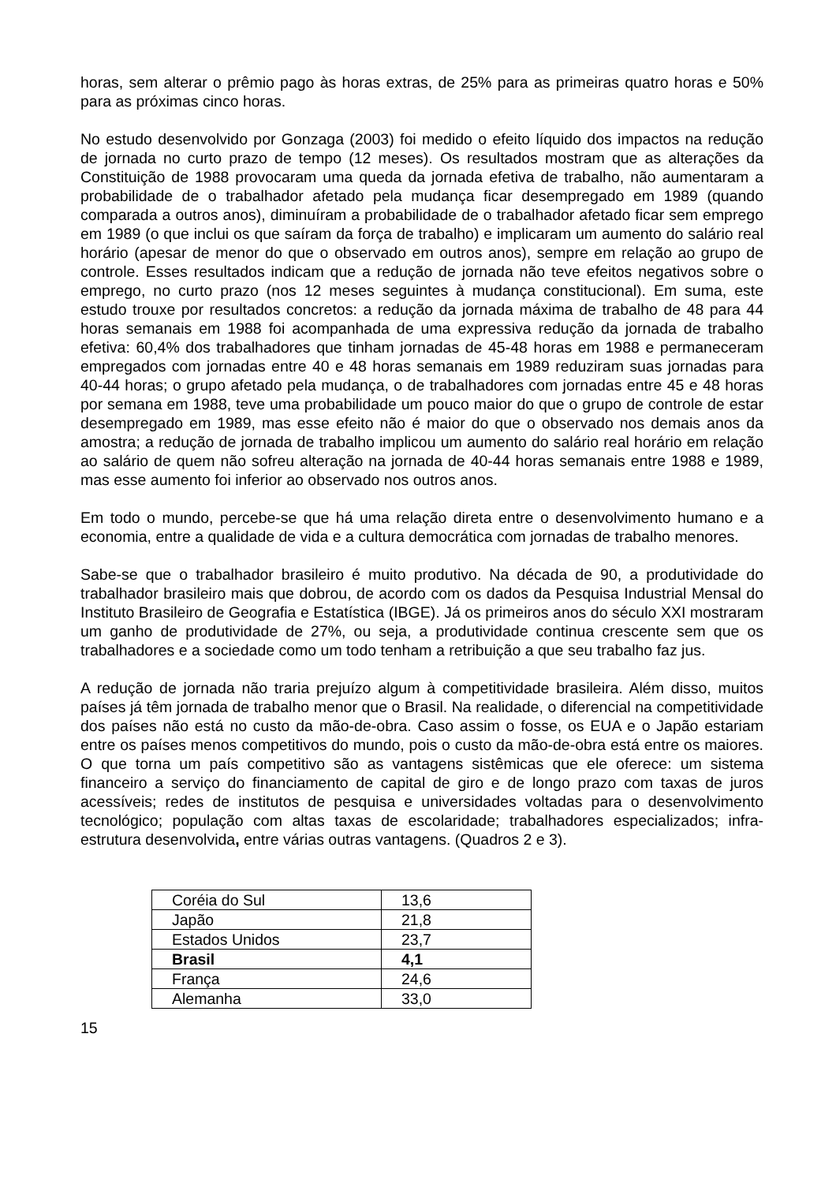horas, sem alterar o prêmio pago às horas extras, de 25% para as primeiras quatro horas e 50% para as próximas cinco horas.
No estudo desenvolvido por Gonzaga (2003) foi medido o efeito líquido dos impactos na redução de jornada no curto prazo de tempo (12 meses). Os resultados mostram que as alterações da Constituição de 1988 provocaram uma queda da jornada efetiva de trabalho, não aumentaram a probabilidade de o trabalhador afetado pela mudança ficar desempregado em 1989 (quando comparada a outros anos), diminuíram a probabilidade de o trabalhador afetado ficar sem emprego em 1989 (o que inclui os que saíram da força de trabalho) e implicaram um aumento do salário real horário (apesar de menor do que o observado em outros anos), sempre em relação ao grupo de controle. Esses resultados indicam que a redução de jornada não teve efeitos negativos sobre o emprego, no curto prazo (nos 12 meses seguintes à mudança constitucional). Em suma, este estudo trouxe por resultados concretos: a redução da jornada máxima de trabalho de 48 para 44 horas semanais em 1988 foi acompanhada de uma expressiva redução da jornada de trabalho efetiva: 60,4% dos trabalhadores que tinham jornadas de 45-48 horas em 1988 e permaneceram empregados com jornadas entre 40 e 48 horas semanais em 1989 reduziram suas jornadas para 40-44 horas; o grupo afetado pela mudança, o de trabalhadores com jornadas entre 45 e 48 horas por semana em 1988, teve uma probabilidade um pouco maior do que o grupo de controle de estar desempregado em 1989, mas esse efeito não é maior do que o observado nos demais anos da amostra; a redução de jornada de trabalho implicou um aumento do salário real horário em relação ao salário de quem não sofreu alteração na jornada de 40-44 horas semanais entre 1988 e 1989, mas esse aumento foi inferior ao observado nos outros anos.
Em todo o mundo, percebe-se que há uma relação direta entre o desenvolvimento humano e a economia, entre a qualidade de vida e a cultura democrática com jornadas de trabalho menores.
Sabe-se que o trabalhador brasileiro é muito produtivo. Na década de 90, a produtividade do trabalhador brasileiro mais que dobrou, de acordo com os dados da Pesquisa Industrial Mensal do Instituto Brasileiro de Geografia e Estatística (IBGE). Já os primeiros anos do século XXI mostraram um ganho de produtividade de 27%, ou seja, a produtividade continua crescente sem que os trabalhadores e a sociedade como um todo tenham a retribuição a que seu trabalho faz jus.
A redução de jornada não traria prejuízo algum à competitividade brasileira. Além disso, muitos países já têm jornada de trabalho menor que o Brasil. Na realidade, o diferencial na competitividade dos países não está no custo da mão-de-obra. Caso assim o fosse, os EUA e o Japão estariam entre os países menos competitivos do mundo, pois o custo da mão-de-obra está entre os maiores. O que torna um país competitivo são as vantagens sistêmicas que ele oferece: um sistema financeiro a serviço do financiamento de capital de giro e de longo prazo com taxas de juros acessíveis; redes de institutos de pesquisa e universidades voltadas para o desenvolvimento tecnológico; população com altas taxas de escolaridade; trabalhadores especializados; infra-estrutura desenvolvida, entre várias outras vantagens. (Quadros 2 e 3).
| Coréia do Sul | 13,6 |
| Japão | 21,8 |
| Estados Unidos | 23,7 |
| Brasil | 4,1 |
| França | 24,6 |
| Alemanha | 33,0 |
15